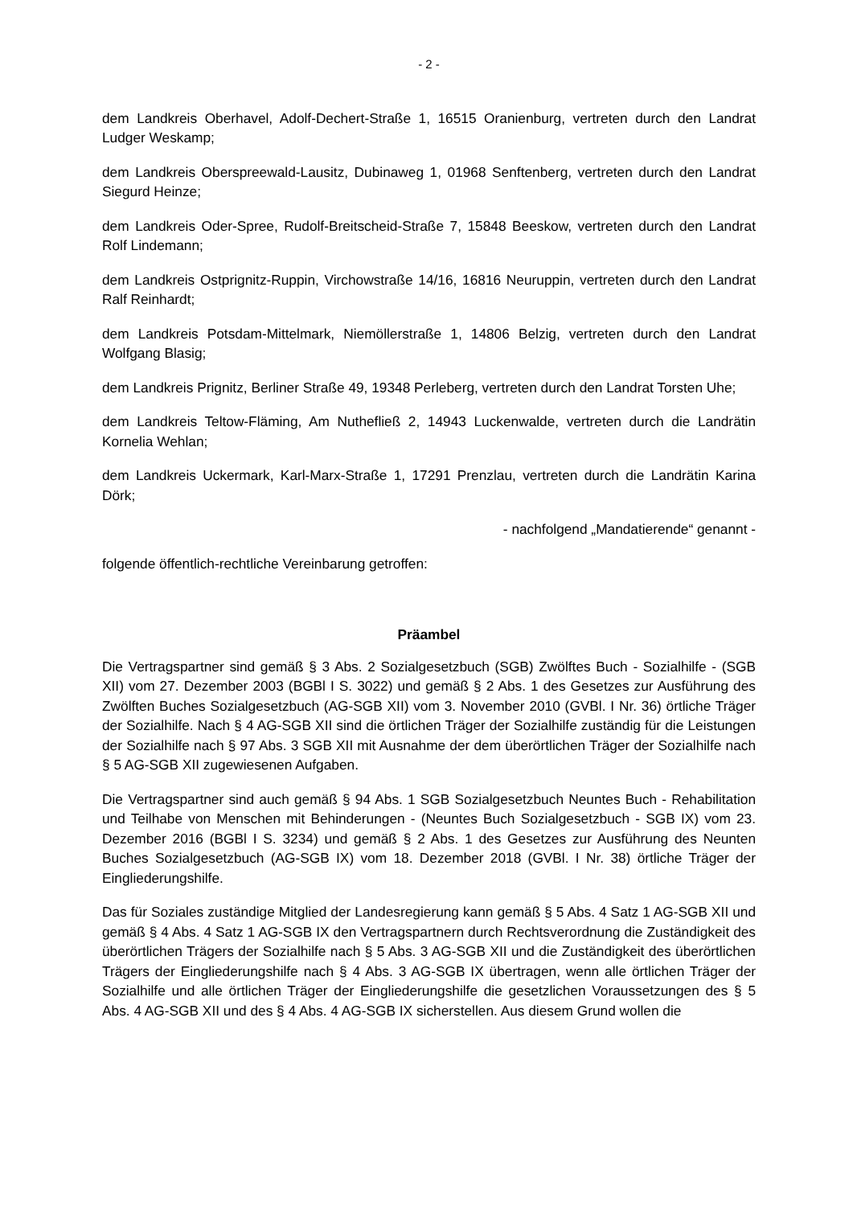- 2 -
dem Landkreis Oberhavel, Adolf-Dechert-Straße 1, 16515 Oranienburg, vertreten durch den Landrat Ludger Weskamp;
dem Landkreis Oberspreewald-Lausitz, Dubinaweg 1, 01968 Senftenberg, vertreten durch den Landrat Siegurd Heinze;
dem Landkreis Oder-Spree, Rudolf-Breitscheid-Straße 7, 15848 Beeskow, vertreten durch den Landrat Rolf Lindemann;
dem Landkreis Ostprignitz-Ruppin, Virchowstraße 14/16, 16816 Neuruppin, vertreten durch den Landrat Ralf Reinhardt;
dem Landkreis Potsdam-Mittelmark, Niemöllerstraße 1, 14806 Belzig, vertreten durch den Landrat Wolfgang Blasig;
dem Landkreis Prignitz, Berliner Straße 49, 19348 Perleberg, vertreten durch den Landrat Torsten Uhe;
dem Landkreis Teltow-Fläming, Am Nuthefließ 2, 14943 Luckenwalde, vertreten durch die Landrätin Kornelia Wehlan;
dem Landkreis Uckermark, Karl-Marx-Straße 1, 17291 Prenzlau, vertreten durch die Landrätin Karina Dörk;
- nachfolgend „Mandatierende“ genannt -
folgende öffentlich-rechtliche Vereinbarung getroffen:
Präambel
Die Vertragspartner sind gemäß § 3 Abs. 2 Sozialgesetzbuch (SGB) Zwölftes Buch - Sozialhilfe - (SGB XII) vom 27. Dezember 2003 (BGBl I S. 3022) und gemäß § 2 Abs. 1 des Gesetzes zur Ausführung des Zwölften Buches Sozialgesetzbuch (AG-SGB XII) vom 3. November 2010 (GVBl. I Nr. 36) örtliche Träger der Sozialhilfe. Nach § 4 AG-SGB XII sind die örtlichen Träger der Sozialhilfe zuständig für die Leistungen der Sozialhilfe nach § 97 Abs. 3 SGB XII mit Ausnahme der dem überörtlichen Träger der Sozialhilfe nach § 5 AG-SGB XII zugewiesenen Aufgaben.
Die Vertragspartner sind auch gemäß § 94 Abs. 1 SGB Sozialgesetzbuch Neuntes Buch - Rehabilitation und Teilhabe von Menschen mit Behinderungen - (Neuntes Buch Sozialgesetzbuch - SGB IX) vom 23. Dezember 2016 (BGBl I S. 3234) und gemäß § 2 Abs. 1 des Gesetzes zur Ausführung des Neunten Buches Sozialgesetzbuch (AG-SGB IX) vom 18. Dezember 2018 (GVBl. I Nr. 38) örtliche Träger der Eingliederungshilfe.
Das für Soziales zuständige Mitglied der Landesregierung kann gemäß § 5 Abs. 4 Satz 1 AG-SGB XII und gemäß § 4 Abs. 4 Satz 1 AG-SGB IX den Vertragspartnern durch Rechtsverordnung die Zuständigkeit des überörtlichen Trägers der Sozialhilfe nach § 5 Abs. 3 AG-SGB XII und die Zuständigkeit des überörtlichen Trägers der Eingliederungshilfe nach § 4 Abs. 3 AG-SGB IX übertragen, wenn alle örtlichen Träger der Sozialhilfe und alle örtlichen Träger der Eingliederungshilfe die gesetzlichen Voraussetzungen des § 5 Abs. 4 AG-SGB XII und des § 4 Abs. 4 AG-SGB IX sicherstellen. Aus diesem Grund wollen die